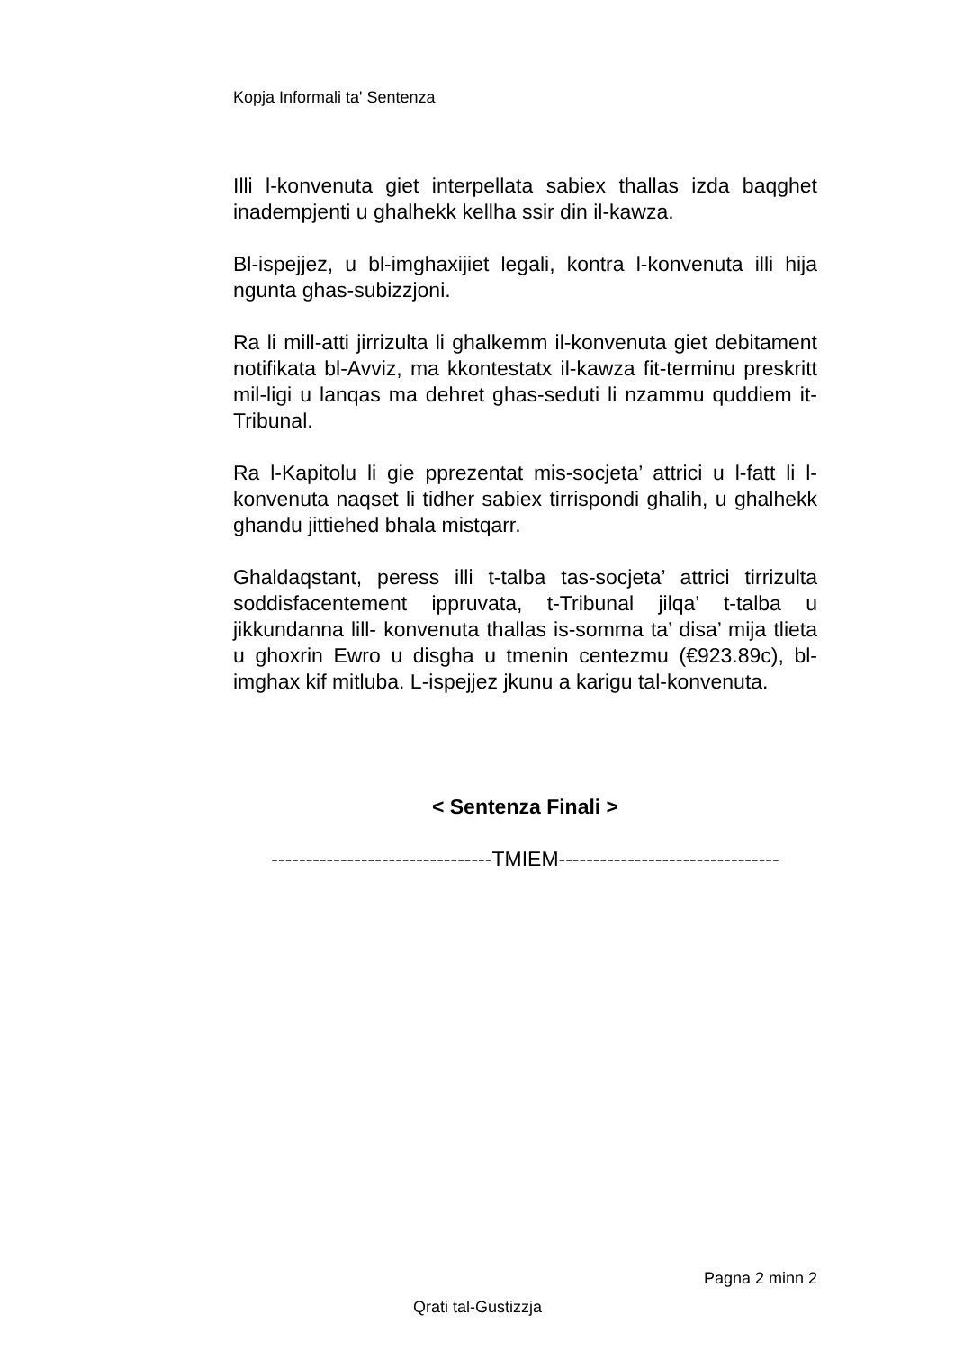Kopja Informali ta' Sentenza
Illi l-konvenuta giet interpellata sabiex thallas izda baqghet inadempjenti u ghalhekk kellha ssir din il-kawza.
Bl-ispejjez, u bl-imghaxijiet legali, kontra l-konvenuta illi hija ngunta ghas-subizzjoni.
Ra li mill-atti jirrizulta li ghalkemm il-konvenuta giet debitament notifikata bl-Avviz, ma kkontestatx il-kawza fit-terminu preskritt mil-ligi u lanqas ma dehret ghas-seduti li nzammu quddiem it-Tribunal.
Ra l-Kapitolu li gie pprezentat mis-socjeta’ attrici u l-fatt li l-konvenuta naqset li tidher sabiex tirrispondi ghalih, u ghalhekk ghandu jittiehed bhala mistqarr.
Ghaldaqstant, peress illi t-talba tas-socjeta’ attrici tirrizulta soddisfacentement ippruvata, t-Tribunal jilqa’ t-talba u jikkundanna lill- konvenuta thallas is-somma ta’ disa’ mija tlieta u ghoxrin Ewro u disgha u tmenin centezmu (€923.89c), bl-imghax kif mitluba. L-ispejjez jkunu a karigu tal-konvenuta.
< Sentenza Finali >
--------------------------------TMIEM--------------------------------
Pagna 2 minn 2
Qrati tal-Gustizzja